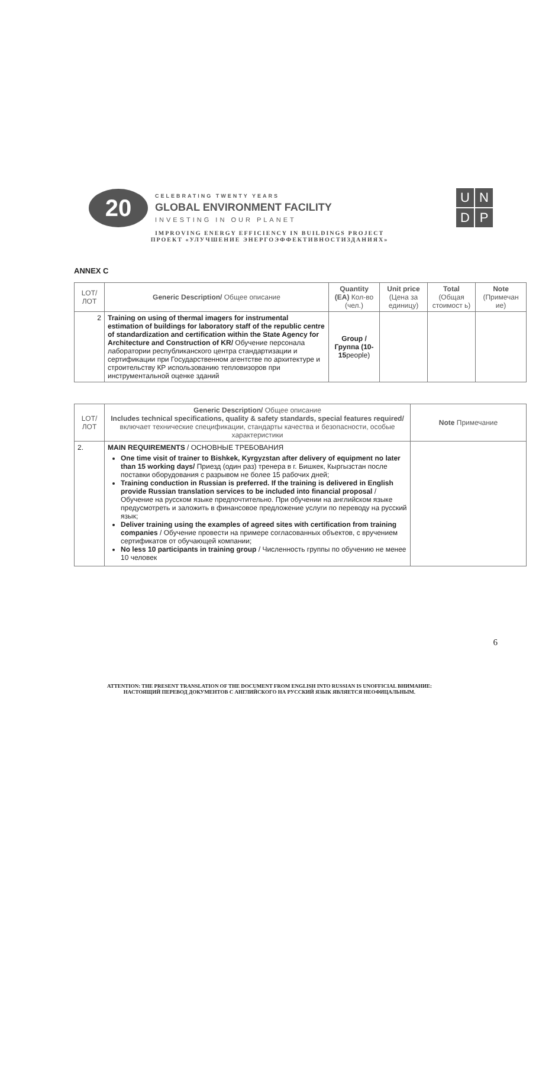20
CELEBRATING TWENTY YEARS
GLOBAL ENVIRONMENT FACILITY
INVESTING IN OUR PLANET
U
N
D
P
IMPROVING ENERGY EFFICIENCY IN BUILDINGS PROJECT
ПРОЕКТ «УЛУЧШЕНИЕ ЭНЕРГОЭФФЕКТИВНОСТИЗДАНИЯХ»
ANNEX C
| LOT/ ЛОТ | Generic Description/ Общее описание | Quantity (EA) Кол-во (чел.) | Unit price (Цена за единицу) | Total (Общая стоимост ь) | Note (Примечан ие) |
| --- | --- | --- | --- | --- | --- |
| 2 | Training on using of thermal imagers for instrumental estimation of buildings for laboratory staff of the republic centre of standardization and certification within the State Agency for Architecture and Construction of KR/ Обучение персонала лаборатории республиканского центра стандартизации и сертификации при Государственном агентстве по архитектуре и строительству КР использованию тепловизоров при инструментальной оценке зданий | Group / Группа (10-15 people) | | | |
| LOT/ ЛОТ | Generic Description/ Общее описание Includes technical specifications, quality & safety standards, special features required/ включает технические спецификации, стандарты качества и безопасности, особые характеристики | Note Примечание |
| --- | --- | --- |
| 2. | MAIN REQUIREMENTS / ОСНОВНЫЕ ТРЕБОВАНИЯ One time visit of trainer to Bishkek, Kyrgyzstan after delivery of equipment no later than 15 working days/ Приезд (один раз) тренера в г. Бишкек, Кыргызстан после поставки оборудования с разрывом не более 15 рабочих дней; Training conduction in Russian is preferred. If the training is delivered in English provide Russian translation services to be included into financial proposal / Обучение на русском языке предпочтительно. При обучении на английском языке предусмотреть и заложить в финансовое предложение услуги по переводу на русский язык; Deliver training using the examples of agreed sites with certification from training companies / Обучение провести на примере согласованных объектов, с вручением сертификатов от обучающей компании; No less 10 participants in training group / Численность группы по обучению не менее 10 человек | |
6
ATTENTION: THE PRESENT TRANSLATION OF THE DOCUMENT FROM ENGLISH INTO RUSSIAN IS UNOFFICIAL ВНИМАНИЕ:
НАСТОЯЩИЙ ПЕРЕВОД ДОКУМЕНТОВ С АНГЛИЙСКОГО НА РУССКИЙ ЯЗЫК ЯВЛЯЕТСЯ НЕОФИЦАЛЬНЫМ.